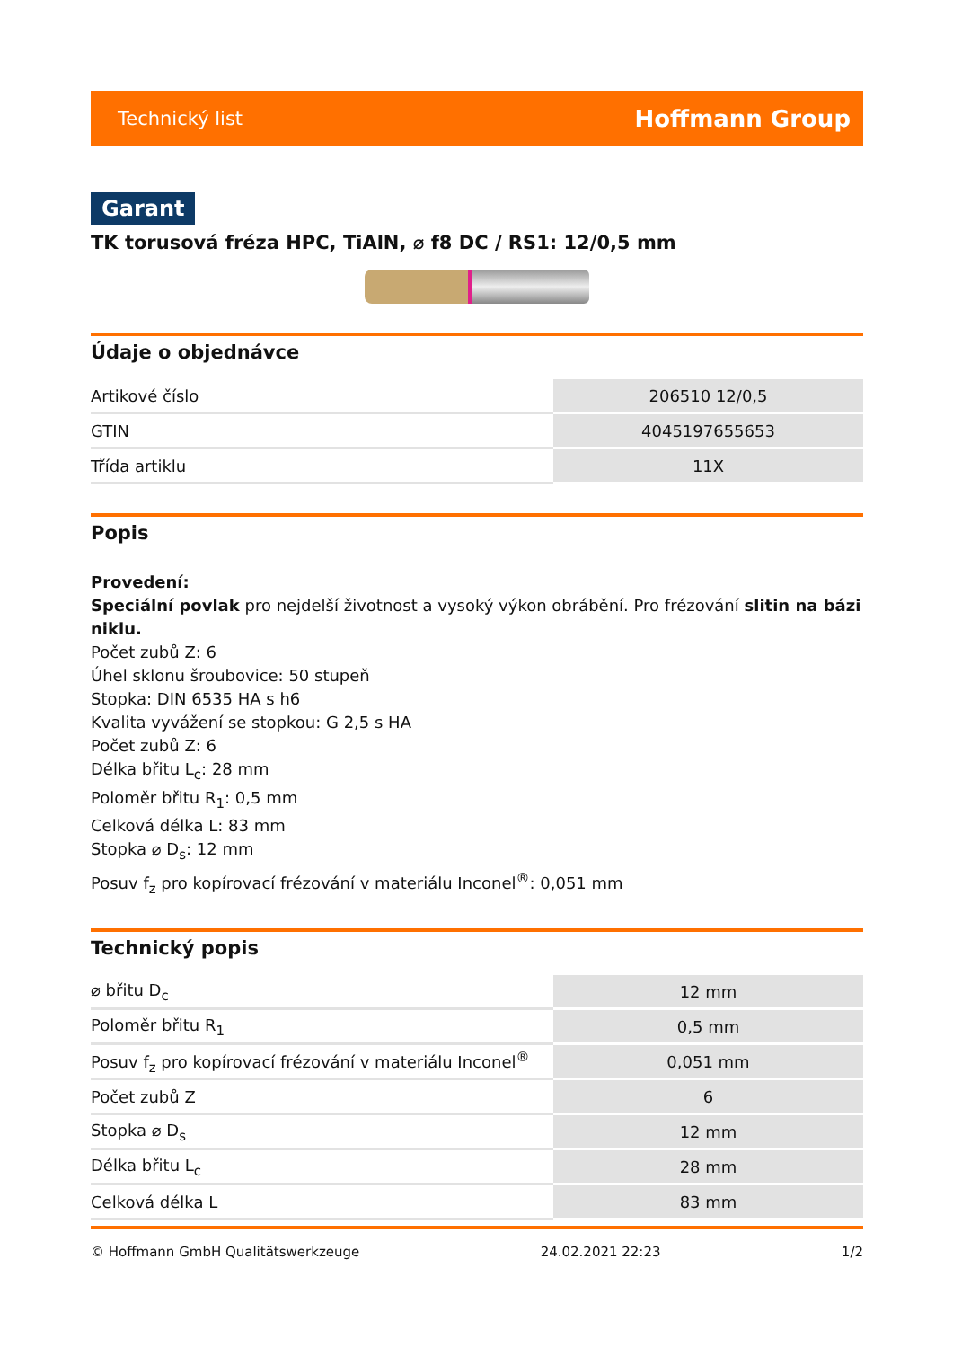Technický list Hoffmann Group
Garant
TK torusová fréza HPC, TiAlN, ⌀ f8 DC / RS1: 12/0,5 mm
Údaje o objednávce
| Artikové číslo | 206510 12/0,5 |
| GTIN | 4045197655653 |
| Třída artiklu | 11X |
Popis
Provedení:
Speciální povlak pro nejdelší životnost a vysoký výkon obrábění. Pro frézování slitin na bázi niklu.
Počet zubů Z: 6
Úhel sklonu šroubovice: 50 stupeň
Stopka: DIN 6535 HA s h6
Kvalita vyvážení se stopkou: G 2,5 s HA
Počet zubů Z: 6
Délka břitu L<sub>c</sub>: 28 mm
Poloměr břitu R<sub>1</sub>: 0,5 mm
Celková délka L: 83 mm
Stopka ⌀ D<sub>s</sub>: 12 mm
Posuv f<sub>z</sub> pro kopírovací frézování v materiálu Inconel<sup>®</sup>: 0,051 mm
Technický popis
| ⌀ břitu D<sub>c</sub> | 12 mm |
| Poloměr břitu R<sub>1</sub> | 0,5 mm |
| Posuv f<sub>z</sub> pro kopírovací frézování v materiálu Inconel<sup>®</sup> | 0,051 mm |
| Počet zubů Z | 6 |
| Stopka ⌀ D<sub>s</sub> | 12 mm |
| Délka břitu L<sub>c</sub> | 28 mm |
| Celková délka L | 83 mm |
© Hoffmann GmbH Qualitätswerkzeuge 24.02.2021 22:23 1/2